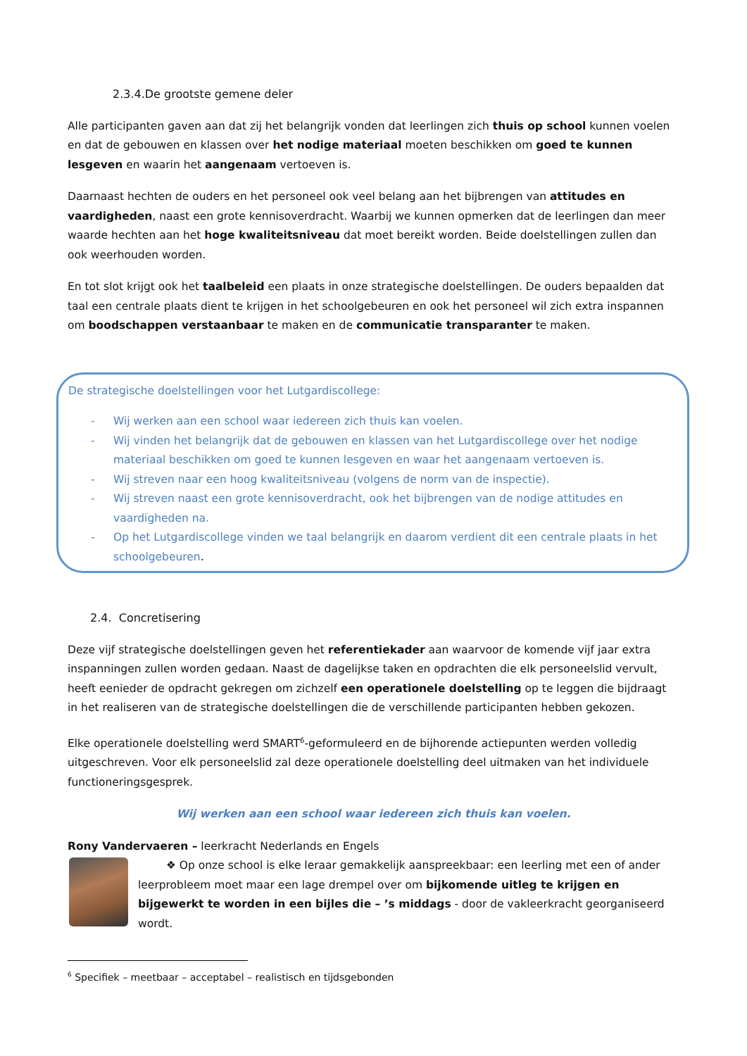2.3.4.De grootste gemene deler
Alle participanten gaven aan dat zij het belangrijk vonden dat leerlingen zich thuis op school kunnen voelen en dat de gebouwen en klassen over het nodige materiaal moeten beschikken om goed te kunnen lesgeven en waarin het aangenaam vertoeven is.
Daarnaast hechten de ouders en het personeel ook veel belang aan het bijbrengen van attitudes en vaardigheden, naast een grote kennisoverdracht. Waarbij we kunnen opmerken dat de leerlingen dan meer waarde hechten aan het hoge kwaliteitsniveau dat moet bereikt worden. Beide doelstellingen zullen dan ook weerhouden worden.
En tot slot krijgt ook het taalbeleid een plaats in onze strategische doelstellingen. De ouders bepaalden dat taal een centrale plaats dient te krijgen in het schoolgebeuren en ook het personeel wil zich extra inspannen om boodschappen verstaanbaar te maken en de communicatie transparanter te maken.
De strategische doelstellingen voor het Lutgardiscollege:
- Wij werken aan een school waar iedereen zich thuis kan voelen.
- Wij vinden het belangrijk dat de gebouwen en klassen van het Lutgardiscollege over het nodige materiaal beschikken om goed te kunnen lesgeven en waar het aangenaam vertoeven is.
- Wij streven naar een hoog kwaliteitsniveau (volgens de norm van de inspectie).
- Wij streven naast een grote kennisoverdracht, ook het bijbrengen van de nodige attitudes en vaardigheden na.
- Op het Lutgardiscollege vinden we taal belangrijk en daarom verdient dit een centrale plaats in het schoolgebeuren.
2.4. Concretisering
Deze vijf strategische doelstellingen geven het referentiekader aan waarvoor de komende vijf jaar extra inspanningen zullen worden gedaan. Naast de dagelijkse taken en opdrachten die elk personeelslid vervult, heeft eenieder de opdracht gekregen om zichzelf een operationele doelstelling op te leggen die bijdraagt in het realiseren van de strategische doelstellingen die de verschillende participanten hebben gekozen.
Elke operationele doelstelling werd SMART<sup>6</sup>-geformuleerd en de bijhorende actiepunten werden volledig uitgeschreven. Voor elk personeelslid zal deze operationele doelstelling deel uitmaken van het individuele functioneringsgesprek.
Wij werken aan een school waar iedereen zich thuis kan voelen.
Rony Vandervaeren – leerkracht Nederlands en Engels
❖ Op onze school is elke leraar gemakkelijk aanspreekbaar: een leerling met een of ander leerprobleem moet maar een lage drempel over om bijkomende uitleg te krijgen en bijgewerkt te worden in een bijles die – ’s middags - door de vakleerkracht georganiseerd wordt.
<sup>6</sup> Specifiek – meetbaar – acceptabel – realistisch en tijdsgebonden